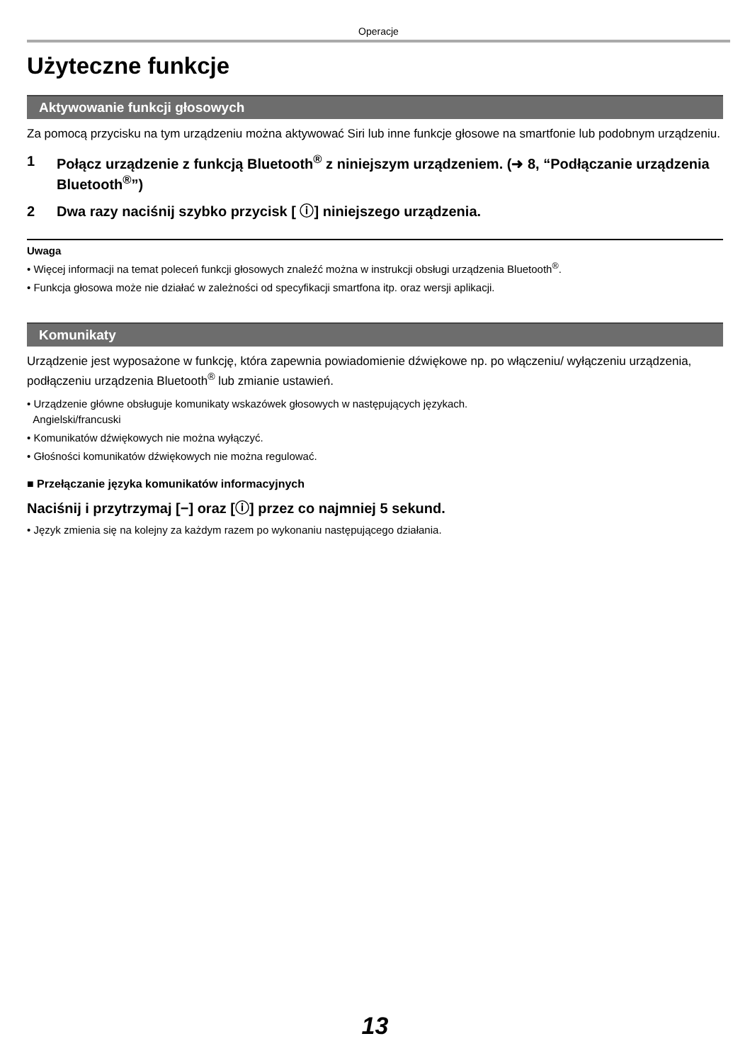Operacje
Użyteczne funkcje
Aktywowanie funkcji głosowych
Za pomocą przycisku na tym urządzeniu można aktywować Siri lub inne funkcje głosowe na smartfonie lub podobnym urządzeniu.
1 Połącz urządzenie z funkcją Bluetooth<sup>®</sup> z niniejszym urządzeniem. (➜ 8, “Podłączanie urządzenia Bluetooth<sup>®</sup>”)
2 Dwa razy naciśnij szybko przycisk [ ⓘ] niniejszego urządzenia.
Uwaga
• Więcej informacji na temat poleceń funkcji głosowych znaleźć można w instrukcji obsługi urządzenia Bluetooth<sup>®</sup>.
• Funkcja głosowa może nie działać w zależności od specyfikacji smartfona itp. oraz wersji aplikacji.
Komunikaty
Urządzenie jest wyposażone w funkcję, która zapewnia powiadomienie dźwiękowe np. po włączeniu/ wyłączeniu urządzenia, podłączeniu urządzenia Bluetooth<sup>®</sup> lub zmianie ustawień.
• Urządzenie główne obsługuje komunikaty wskazówek głosowych w następujących językach.
Angielski/francuski
• Komunikatów dźwiękowych nie można wyłączyć.
• Głośności komunikatów dźwiękowych nie można regulować.
■ Przełączanie języka komunikatów informacyjnych
Naciśnij i przytrzymaj [−] oraz [ⓘ] przez co najmniej 5 sekund.
• Język zmienia się na kolejny za każdym razem po wykonaniu następującego działania.
13